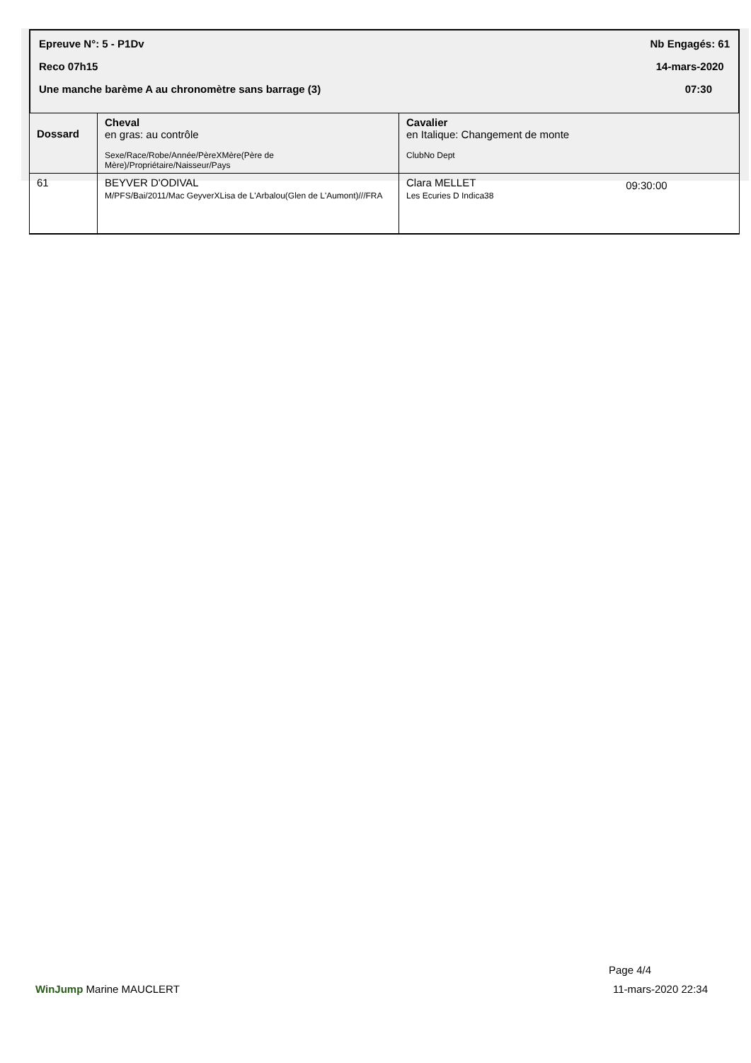Epreuve N°: 5 - P1Dv Nb Engagés: 61
Reco 07h15 14-mars-2020
Une manche barème A au chronomètre sans barrage (3) 07:30
| Dossard | Cheval en gras: au contrôle Sexe/Race/Robe/Année/PèreXMère(Père de Mère)/Propriétaire/Naisseur/Pays | Cavalier en Italique: Changement de monte ClubNo Dept | |
| --- | --- | --- | --- |
| 61 | BEYVER D'ODIVAL M/PFS/Bai/2011/Mac GeyverXLisa de L'Arbalou(Glen de L'Aumont)///FRA | Clara MELLET Les Ecuries D Indica38 | 09:30:00 |
Page 4/4
WinJump Marine MAUCLERT 11-mars-2020 22:34